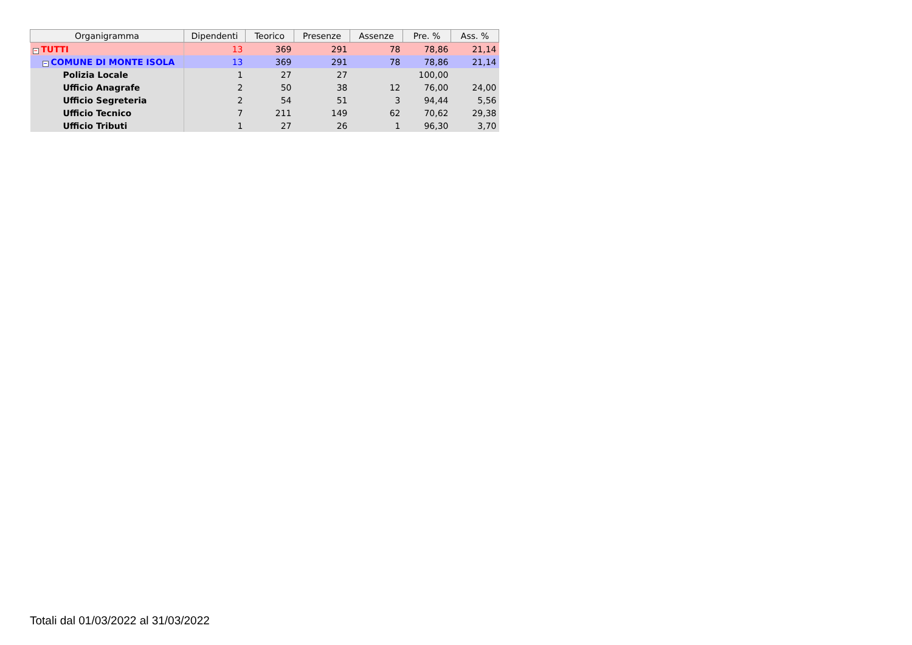| Organigramma | Dipendenti | Teorico | Presenze | Assenze | Pre. % | Ass. % |
| --- | --- | --- | --- | --- | --- | --- |
| − TUTTI | 13 | 369 | 291 | 78 | 78,86 | 21,14 |
| − COMUNE DI MONTE ISOLA | 13 | 369 | 291 | 78 | 78,86 | 21,14 |
| Polizia Locale | 1 | 27 | 27 | | 100,00 | |
| Ufficio Anagrafe | 2 | 50 | 38 | 12 | 76,00 | 24,00 |
| Ufficio Segreteria | 2 | 54 | 51 | 3 | 94,44 | 5,56 |
| Ufficio Tecnico | 7 | 211 | 149 | 62 | 70,62 | 29,38 |
| Ufficio Tributi | 1 | 27 | 26 | 1 | 96,30 | 3,70 |
Totali dal 01/03/2022 al 31/03/2022